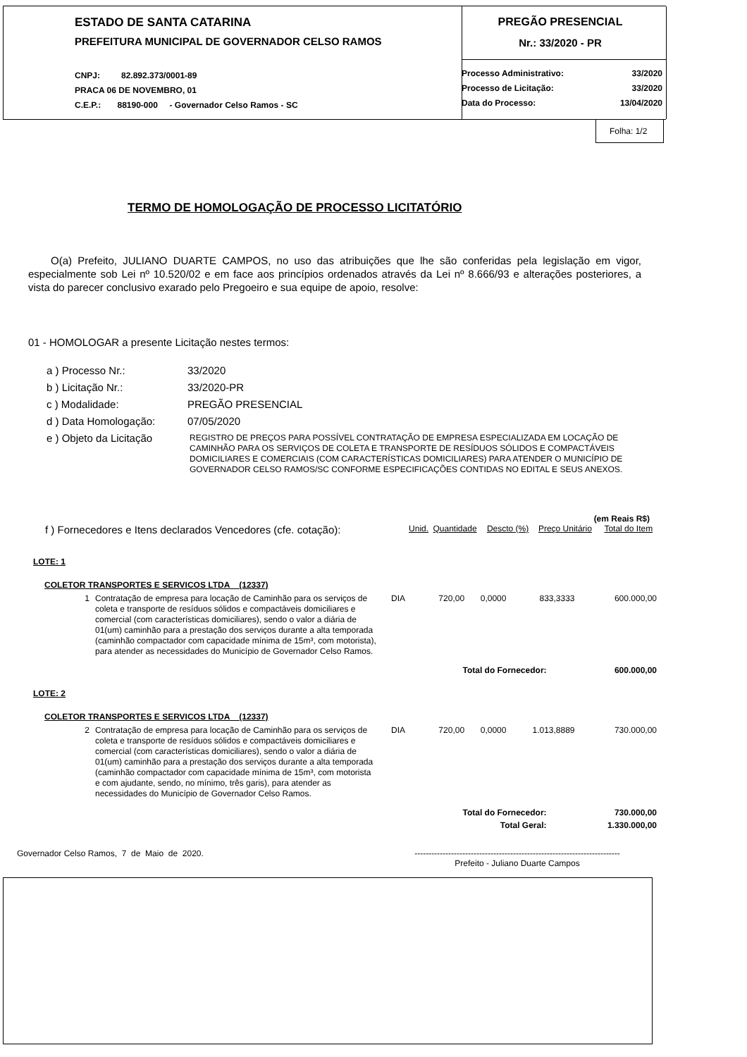ESTADO DE SANTA CATARINA
PREFEITURA MUNICIPAL DE GOVERNADOR CELSO RAMOS
CNPJ: 82.892.373/0001-89
PRACA 06 DE NOVEMBRO, 01
C.E.P.: 88190-000 - Governador Celso Ramos - SC
PREGÃO PRESENCIAL
Nr.: 33/2020 - PR
| Processo Administrativo: | 33/2020 |
| Processo de Licitação: | 33/2020 |
| Data do Processo: | 13/04/2020 |
Folha: 1/2
TERMO DE HOMOLOGAÇÃO DE PROCESSO LICITATÓRIO
O(a) Prefeito, JULIANO DUARTE CAMPOS, no uso das atribuições que lhe são conferidas pela legislação em vigor, especialmente sob Lei nº 10.520/02 e em face aos princípios ordenados através da Lei nº 8.666/93 e alterações posteriores, a vista do parecer conclusivo exarado pelo Pregoeiro e sua equipe de apoio, resolve:
01 - HOMOLOGAR a presente Licitação nestes termos:
| a ) Processo Nr.: | 33/2020 |
| b ) Licitação Nr.: | 33/2020-PR |
| c ) Modalidade: | PREGÃO PRESENCIAL |
| d ) Data Homologação: | 07/05/2020 |
| e ) Objeto da Licitação | REGISTRO DE PREÇOS PARA POSSÍVEL CONTRATAÇÃO DE EMPRESA ESPECIALIZADA EM LOCAÇÃO DE CAMINHÃO PARA OS SERVIÇOS DE COLETA E TRANSPORTE DE RESÍDUOS SÓLIDOS E COMPACTÁVEIS DOMICILIARES E COMERCIAIS (COM CARACTERÍSTICAS DOMICILIARES) PARA ATENDER O MUNICÍPIO DE GOVERNADOR CELSO RAMOS/SC CONFORME ESPECIFICAÇÕES CONTIDAS NO EDITAL E SEUS ANEXOS. |
| (em Reais R$) | | | | | |
| f ) Fornecedores e Itens declarados Vencedores (cfe. cotação): | Unid. | Quantidade | Descto (%) | Preço Unitário | Total do Item |
| LOTE: 1 | | | | | | |
| COLETOR TRANSPORTES E SERVICOS LTDA (12337) | | | | | | |
| 1 | Contratação de empresa para locação de Caminhão para os serviços de coleta e transporte de resíduos sólidos e compactáveis domiciliares e comercial (com características domiciliares), sendo o valor a diária de 01(um) caminhão para a prestação dos serviços durante a alta temporada (caminhão compactador com capacidade mínima de 15m³, com motorista), para atender as necessidades do Município de Governador Celso Ramos. | DIA | 720,00 | 0,0000 | 833,3333 | 600.000,00 |
| Total do Fornecedor: | | | | | | 600.000,00 |
| LOTE: 2 | | | | | | |
| COLETOR TRANSPORTES E SERVICOS LTDA (12337) | | | | | | |
| 2 | Contratação de empresa para locação de Caminhão para os serviços de coleta e transporte de resíduos sólidos e compactáveis domiciliares e comercial (com características domiciliares), sendo o valor a diária de 01(um) caminhão para a prestação dos serviços durante a alta temporada (caminhão compactador com capacidade mínima de 15m³, com motorista e com ajudante, sendo, no mínimo, três garis), para atender as necessidades do Município de Governador Celso Ramos. | DIA | 720,00 | 0,0000 | 1.013,8889 | 730.000,00 |
| Total do Fornecedor: | | | | | | 730.000,00 |
| Total Geral: | | | | | | 1.330.000,00 |
Governador Celso Ramos, 7 de Maio de 2020. -------------------------------------------------------------------------
Prefeito - Juliano Duarte Campos